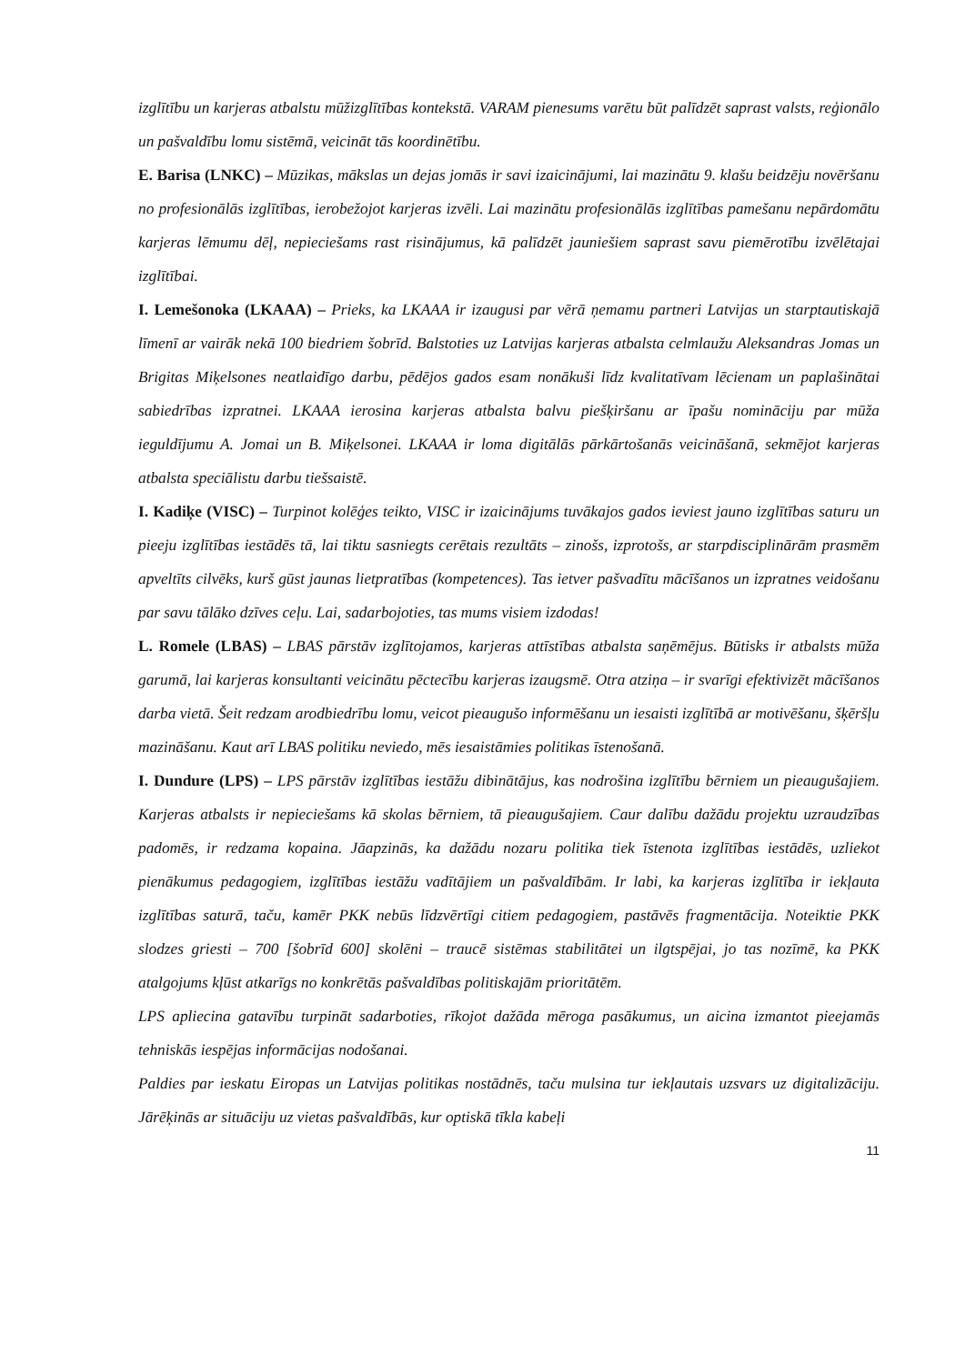izglītību un karjeras atbalstu mūžizglītības kontekstā. VARAM pienesums varētu būt palīdzēt saprast valsts, reģionālo un pašvaldību lomu sistēmā, veicināt tās koordinētību.
E. Barisa (LNKC) – Mūzikas, mākslas un dejas jomās ir savi izaicinājumi, lai mazinātu 9. klašu beidzēju novēršanu no profesionālās izglītības, ierobežojot karjeras izvēli. Lai mazinātu profesionālās izglītības pamešanu nepārdomātu karjeras lēmumu dēļ, nepieciešams rast risinājumus, kā palīdzēt jauniešiem saprast savu piemērotību izvēlētajai izglītībai.
I. Lemešonoka (LKAAA) – Prieks, ka LKAAA ir izaugusi par vērā ņemamu partneri Latvijas un starptautiskajā līmenī ar vairāk nekā 100 biedriem šobrīd. Balstoties uz Latvijas karjeras atbalsta celmlaužu Aleksandras Jomas un Brigitas Miķelsones neatlaidīgo darbu, pēdējos gados esam nonākuši līdz kvalitatīvam lēcienam un paplašinātai sabiedrības izpratnei. LKAAA ierosina karjeras atbalsta balvu piešķiršanu ar īpašu nomināciju par mūža ieguldījumu A. Jomai un B. Miķelsonei. LKAAA ir loma digitālās pārkārtošanās veicināšanā, sekmējot karjeras atbalsta speciālistu darbu tiešsaistē.
I. Kadiķe (VISC) – Turpinot kolēģes teikto, VISC ir izaicinājums tuvākajos gados ieviest jauno izglītības saturu un pieeju izglītības iestādēs tā, lai tiktu sasniegts cerētais rezultāts – zinošs, izprotošs, ar starpdisciplinārām prasmēm apveltīts cilvēks, kurš gūst jaunas lietpratības (kompetences). Tas ietver pašvadītu mācīšanos un izpratnes veidošanu par savu tālāko dzīves ceļu. Lai, sadarbojoties, tas mums visiem izdodas!
L. Romele (LBAS) – LBAS pārstāv izglītojamos, karjeras attīstības atbalsta saņēmējus. Būtisks ir atbalsts mūža garumā, lai karjeras konsultanti veicinātu pēctecību karjeras izaugsmē. Otra atziņa – ir svarīgi efektivizēt mācīšanos darba vietā. Šeit redzam arodbiedrību lomu, veicot pieaugušo informēšanu un iesaisti izglītībā ar motivēšanu, šķēršļu mazināšanu. Kaut arī LBAS politiku neviedo, mēs iesaistāmies politikas īstenošanā.
I. Dundure (LPS) – LPS pārstāv izglītības iestāžu dibinātājus, kas nodrošina izglītību bērniem un pieaugušajiem. Karjeras atbalsts ir nepieciešams kā skolas bērniem, tā pieaugušajiem. Caur dalību dažādu projektu uzraudzības padomēs, ir redzama kopaina. Jāapzinās, ka dažādu nozaru politika tiek īstenota izglītības iestādēs, uzliekot pienākumus pedagogiem, izglītības iestāžu vadītājiem un pašvaldībām. Ir labi, ka karjeras izglītība ir iekļauta izglītības saturā, taču, kamēr PKK nebūs līdzvērtīgi citiem pedagogiem, pastāvēs fragmentācija. Noteiktie PKK slodzes griesti – 700 [šobrīd 600] skolēni – traucē sistēmas stabilitātei un ilgtspējai, jo tas nozīmē, ka PKK atalgojums kļūst atkarīgs no konkrētās pašvaldības politiskajām prioritātēm.
LPS apliecina gatavību turpināt sadarboties, rīkojot dažāda mēroga pasākumus, un aicina izmantot pieejamās tehniskās iespējas informācijas nodošanai.
Paldies par ieskatu Eiropas un Latvijas politikas nostādnēs, taču mulsina tur iekļautais uzsvars uz digitalizāciju. Jārēķinās ar situāciju uz vietas pašvaldībās, kur optiskā tīkla kabeļi
11